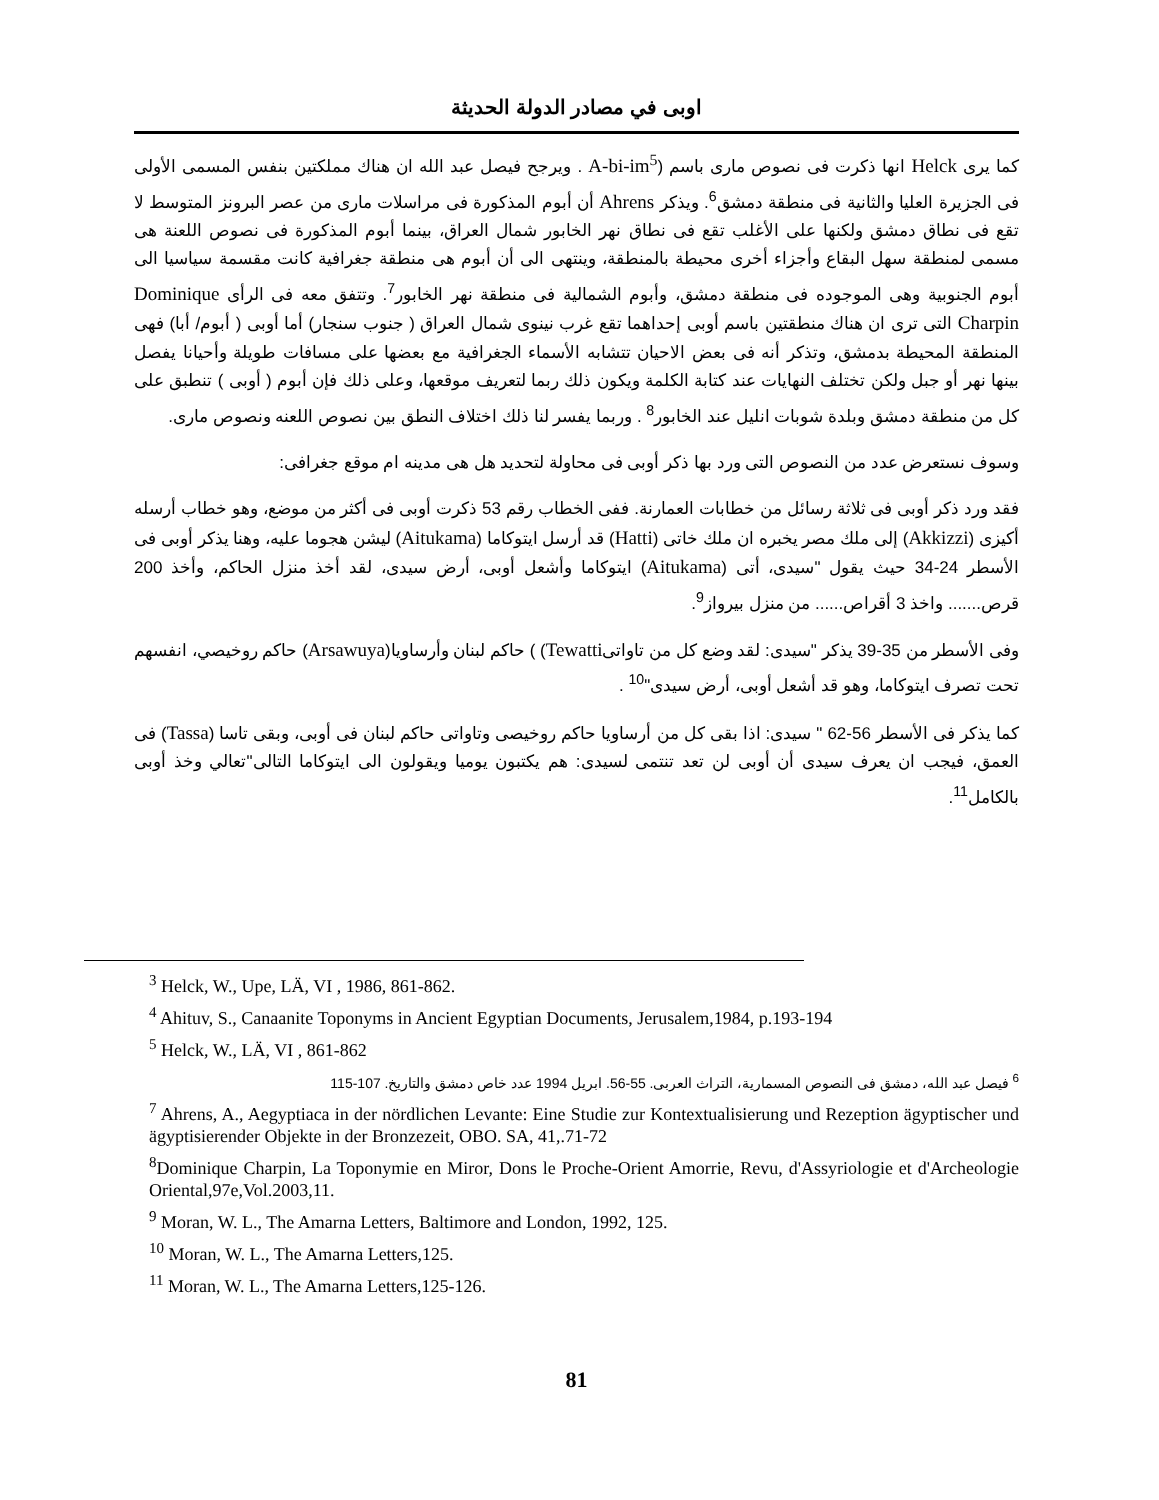اوبى في مصادر الدولة الحديثة
كما يرى Helck انها ذكرت فى نصوص مارى باسم (A-bi-im<sup>5</sup> . ويرجح فيصل عبد الله ان هناك مملكتين بنفس المسمى الأولى فى الجزيرة العليا والثانية فى منطقة دمشق<sup>6</sup>. ويذكر Ahrens أن أبوم المذكورة فى مراسلات مارى من عصر البرونز المتوسط لا تقع فى نطاق دمشق ولكنها على الأغلب تقع فى نطاق نهر الخابور شمال العراق، بينما أبوم المذكورة فى نصوص اللعنة هى مسمى لمنطقة سهل البقاع وأجزاء أخرى محيطة بالمنطقة، وينتهى الى أن أبوم هى منطقة جغرافية كانت مقسمة سياسيا الى أبوم الجنوبية وهى الموجوده فى منطقة دمشق، وأبوم الشمالية فى منطقة نهر الخابور<sup>7</sup>. وتتفق معه فى الرأى Dominique Charpin التى ترى ان هناك منطقتين باسم أوبى إحداهما تقع غرب نينوى شمال العراق ( جنوب سنجار) أما أوبى ( أبوم/ أبا) فهى المنطقة المحيطة بدمشق، وتذكر أنه فى بعض الاحيان تتشابه الأسماء الجغرافية مع بعضها على مسافات طويلة وأحيانا يفصل بينها نهر أو جبل ولكن تختلف النهايات عند كتابة الكلمة ويكون ذلك ربما لتعريف موقعها، وعلى ذلك فإن أبوم ( أوبى ) تنطبق على كل من منطقة دمشق وبلدة شوبات انليل عند الخابور<sup>8</sup> . وربما يفسر لنا ذلك اختلاف النطق بين نصوص اللعنه ونصوص مارى.
وسوف نستعرض عدد من النصوص التى ورد بها ذكر أوبى فى محاولة لتحديد هل هى مدينه ام موقع جغرافى:
فقد ورد ذكر أوبى فى ثلاثة رسائل من خطابات العمارنة. ففى الخطاب رقم 53 ذكرت أوبى فى أكثر من موضع، وهو خطاب أرسله أكيزى (Akkizzi) إلى ملك مصر يخبره ان ملك خاتى (Hatti) قد أرسل ايتوكاما (Aitukama) ليشن هجوما عليه، وهنا يذكر أوبى فى الأسطر 24-34 حيث يقول "سيدى، أتى (Aitukama) ايتوكاما وأشعل أوبى، أرض سيدى، لقد أخذ منزل الحاكم، وأخذ 200 قرص....... واخذ 3 أقراص...... من منزل بيرواز<sup>9</sup>.
وفى الأسطر من 35-39 يذكر "سيدى: لقد وضع كل من تاواتىTewatti) ) حاكم لبنان وأرساويا(Arsawuya) حاكم روخيصي، انفسهم تحت تصرف ايتوكاما، وهو قد أشعل أوبى، أرض سيدى"<sup>10</sup> .
كما يذكر فى الأسطر 56-62 " سيدى: اذا بقى كل من أرساويا حاكم روخيصى وتاواتى حاكم لبنان فى أوبى، وبقى تاسا (Tassa) فى العمق، فيجب ان يعرف سيدى أن أوبى لن تعد تنتمى لسيدى: هم يكتبون يوميا ويقولون الى ايتوكاما التالى"تعالي وخذ أوبى بالكامل<sup>11</sup>.
<sup>3</sup> Helck, W., Upe, LÄ, VI , 1986, 861-862.
<sup>4</sup> Ahituv, S., Canaanite Toponyms in Ancient Egyptian Documents, Jerusalem,1984, p.193-194
<sup>5</sup> Helck, W., LÄ, VI , 861-862
<sup>6</sup> فيصل عبد الله، دمشق فى النصوص المسمارية، التراث العربى. 55-56. ابريل 1994 عدد خاص دمشق والتاريخ. 107-115
<sup>7</sup> Ahrens, A., Aegyptiaca in der nördlichen Levante: Eine Studie zur Kontextualisierung und Rezeption ägyptischer und ägyptisierender Objekte in der Bronzezeit, OBO. SA, 41,.71-72
<sup>8</sup> Dominique Charpin, La Toponymie en Miror, Dons le Proche-Orient Amorrie, Revu, d'Assyriologie et d'Archeologie Oriental,97e,Vol.2003,11.
<sup>9</sup> Moran, W. L., The Amarna Letters, Baltimore and London, 1992, 125.
<sup>10</sup> Moran, W. L., The Amarna Letters,125.
<sup>11</sup> Moran, W. L., The Amarna Letters,125-126.
81